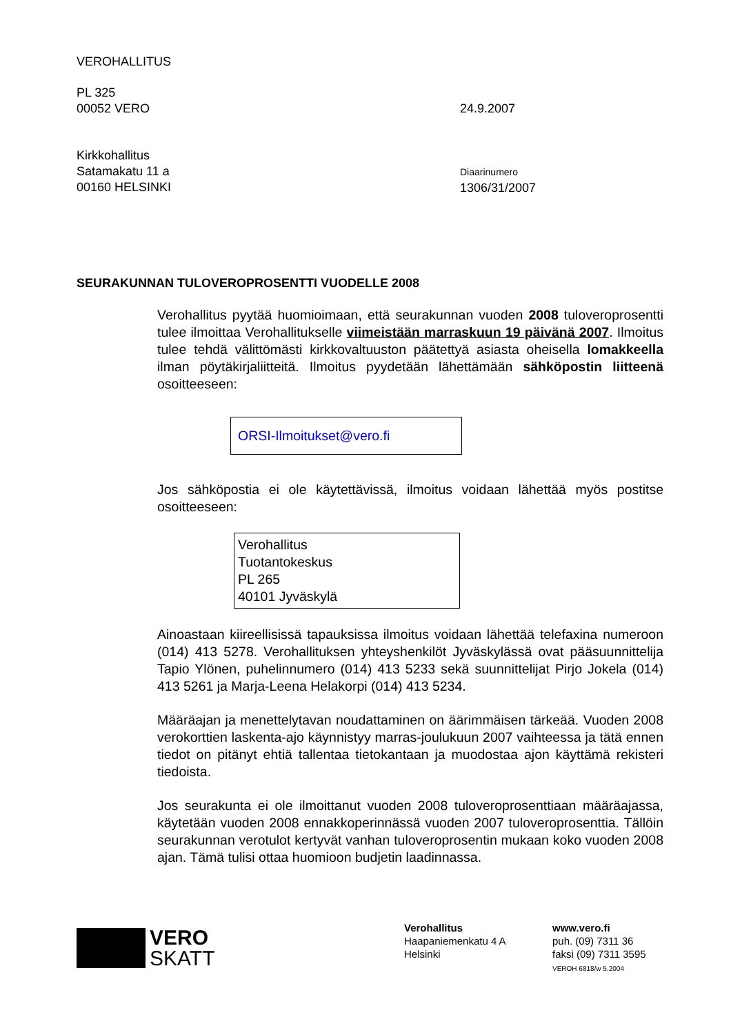VEROHALLITUS
PL 325
00052 VERO
24.9.2007
Kirkkohallitus
Satamakatu 11 a
00160 HELSINKI
Diaarinumero
1306/31/2007
SEURAKUNNAN TULOVEROPROSENTTI VUODELLE 2008
Verohallitus pyytää huomioimaan, että seurakunnan vuoden 2008 tuloveroprosentti tulee ilmoittaa Verohallitukselle viimeistään marraskuun 19 päivänä 2007. Ilmoitus tulee tehdä välittömästi kirkkovaltuuston päätettyä asiasta oheisella lomakkeella ilman pöytäkirjaliitteitä. Ilmoitus pyydetään lähettämään sähköpostin liitteenä osoitteeseen:
ORSI-Ilmoitukset@vero.fi
Jos sähköpostia ei ole käytettävissä, ilmoitus voidaan lähettää myös postitse osoitteeseen:
Verohallitus
Tuotantokeskus
PL 265
40101 Jyväskylä
Ainoastaan kiireellisissä tapauksissa ilmoitus voidaan lähettää telefaxina numeroon (014) 413 5278. Verohallituksen yhteyshenkilöt Jyväskylässä ovat pääsuunnittelija Tapio Ylönen, puhelinnumero (014) 413 5233 sekä suunnittelijat Pirjo Jokela (014) 413 5261 ja Marja-Leena Helakorpi (014) 413 5234.
Määräajan ja menettelytavan noudattaminen on äärimmäisen tärkeää. Vuoden 2008 verokorttien laskenta-ajo käynnistyy marras-joulukuun 2007 vaihteessa ja tätä ennen tiedot on pitänyt ehtiä tallentaa tietokantaan ja muodostaa ajon käyttämä rekisteri tiedoista.
Jos seurakunta ei ole ilmoittanut vuoden 2008 tuloveroprosenttiaan määräajassa, käytetään vuoden 2008 ennakkoperinnässä vuoden 2007 tuloveroprosenttia. Tällöin seurakunnan verotulot kertyvät vanhan tuloveroprosentin mukaan koko vuoden 2008 ajan. Tämä tulisi ottaa huomioon budjetin laadinnassa.
VERO
SKATT
Verohallitus
Haapaniemenkatu 4 A
Helsinki
www.vero.fi
puh. (09) 7311 36
faksi (09) 7311 3595
VEROH 6818/w 5.2004